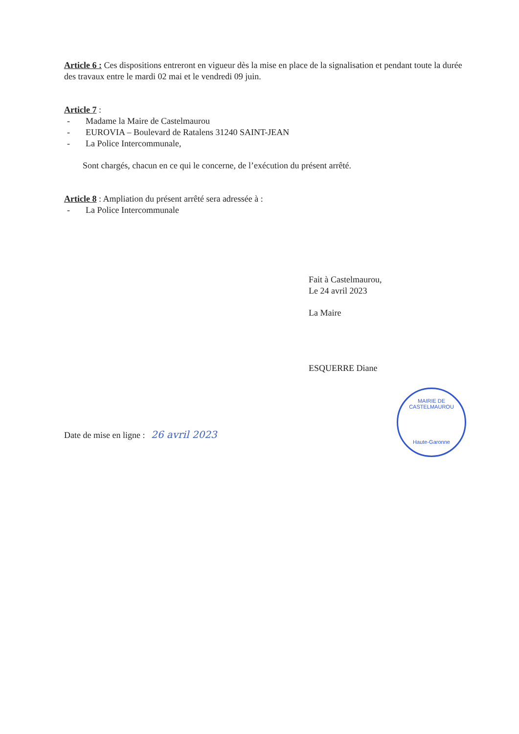Article 6 : Ces dispositions entreront en vigueur dès la mise en place de la signalisation et pendant toute la durée des travaux entre le mardi 02 mai et le vendredi 09 juin.
Article 7 :
- Madame la Maire de Castelmaurou
- EUROVIA – Boulevard de Ratalens 31240 SAINT-JEAN
- La Police Intercommunale,
Sont chargés, chacun en ce qui le concerne, de l’exécution du présent arrêté.
Article 8 : Ampliation du présent arrêté sera adressée à :
- La Police Intercommunale
Fait à Castelmaurou,
Le 24 avril 2023
La Maire
ESQUERRE Diane
Date de mise en ligne : 26 avril 2023
MAIRIE DE CASTELMAUROU
Haute-Garonne